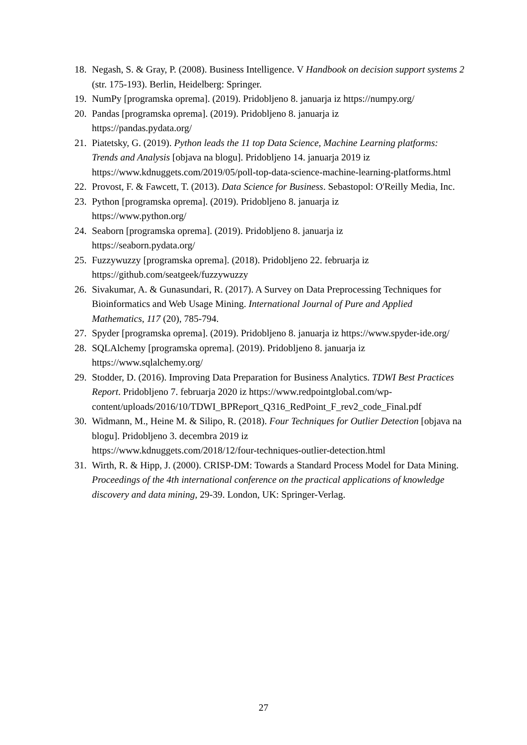18. Negash, S. & Gray, P. (2008). Business Intelligence. V Handbook on decision support systems 2 (str. 175-193). Berlin, Heidelberg: Springer.
19. NumPy [programska oprema]. (2019). Pridobljeno 8. januarja iz https://numpy.org/
20. Pandas [programska oprema]. (2019). Pridobljeno 8. januarja iz
https://pandas.pydata.org/
21. Piatetsky, G. (2019). Python leads the 11 top Data Science, Machine Learning platforms: Trends and Analysis [objava na blogu]. Pridobljeno 14. januarja 2019 iz https://www.kdnuggets.com/2019/05/poll-top-data-science-machine-learning-platforms.html
22. Provost, F. & Fawcett, T. (2013). Data Science for Business. Sebastopol: O'Reilly Media, Inc.
23. Python [programska oprema]. (2019). Pridobljeno 8. januarja iz
https://www.python.org/
24. Seaborn [programska oprema]. (2019). Pridobljeno 8. januarja iz
https://seaborn.pydata.org/
25. Fuzzywuzzy [programska oprema]. (2018). Pridobljeno 22. februarja iz
https://github.com/seatgeek/fuzzywuzzy
26. Sivakumar, A. & Gunasundari, R. (2017). A Survey on Data Preprocessing Techniques for Bioinformatics and Web Usage Mining. International Journal of Pure and Applied Mathematics, 117 (20), 785-794.
27. Spyder [programska oprema]. (2019). Pridobljeno 8. januarja iz https://www.spyder-ide.org/
28. SQLAlchemy [programska oprema]. (2019). Pridobljeno 8. januarja iz
https://www.sqlalchemy.org/
29. Stodder, D. (2016). Improving Data Preparation for Business Analytics. TDWI Best Practices Report. Pridobljeno 7. februarja 2020 iz https://www.redpointglobal.com/wp-content/uploads/2016/10/TDWI_BPReport_Q316_RedPoint_F_rev2_code_Final.pdf
30. Widmann, M., Heine M. & Silipo, R. (2018). Four Techniques for Outlier Detection [objava na blogu]. Pridobljeno 3. decembra 2019 iz
https://www.kdnuggets.com/2018/12/four-techniques-outlier-detection.html
31. Wirth, R. & Hipp, J. (2000). CRISP-DM: Towards a Standard Process Model for Data Mining. Proceedings of the 4th international conference on the practical applications of knowledge discovery and data mining, 29-39. London, UK: Springer-Verlag.
27